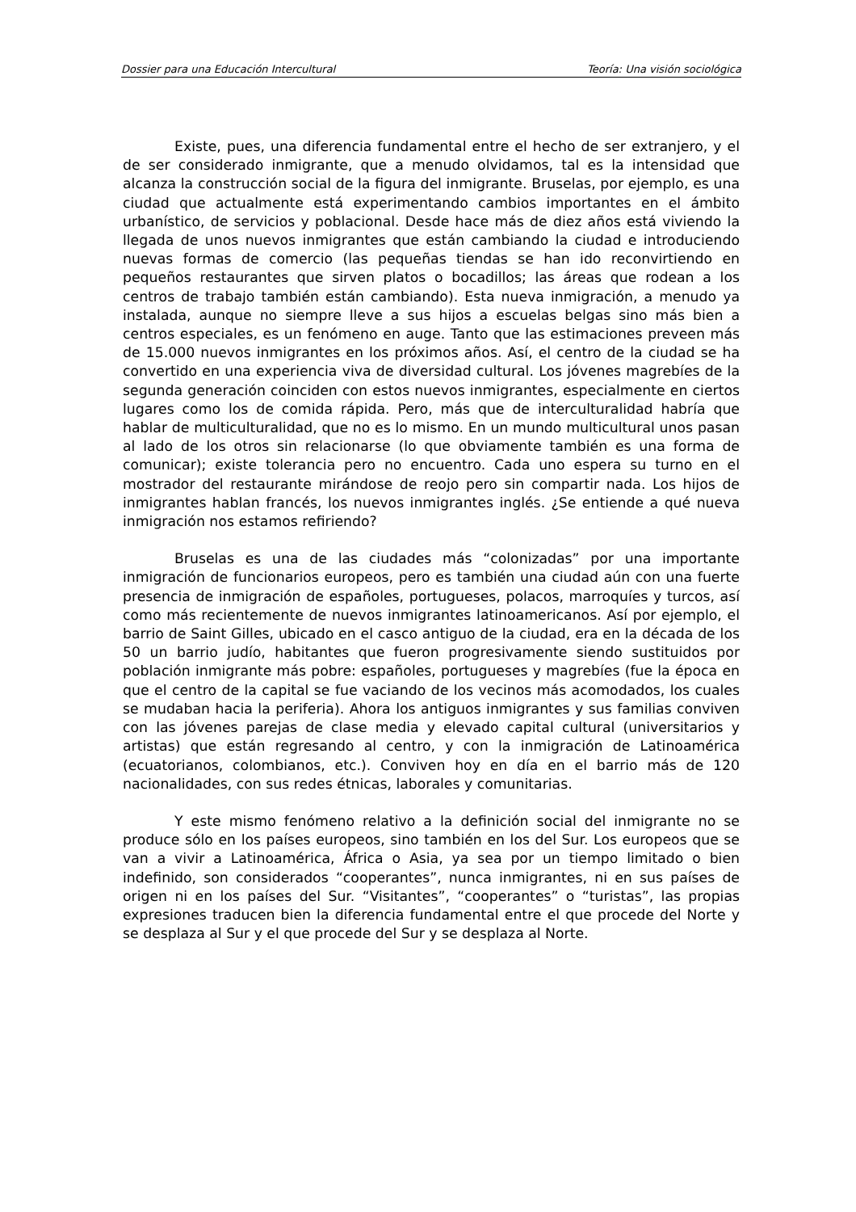Dossier para una Educación Intercultural Teoría: Una visión sociológica
Existe, pues, una diferencia fundamental entre el hecho de ser extranjero, y el de ser considerado inmigrante, que a menudo olvidamos, tal es la intensidad que alcanza la construcción social de la figura del inmigrante. Bruselas, por ejemplo, es una ciudad que actualmente está experimentando cambios importantes en el ámbito urbanístico, de servicios y poblacional. Desde hace más de diez años está viviendo la llegada de unos nuevos inmigrantes que están cambiando la ciudad e introduciendo nuevas formas de comercio (las pequeñas tiendas se han ido reconvirtiendo en pequeños restaurantes que sirven platos o bocadillos; las áreas que rodean a los centros de trabajo también están cambiando). Esta nueva inmigración, a menudo ya instalada, aunque no siempre lleve a sus hijos a escuelas belgas sino más bien a centros especiales, es un fenómeno en auge. Tanto que las estimaciones preveen más de 15.000 nuevos inmigrantes en los próximos años. Así, el centro de la ciudad se ha convertido en una experiencia viva de diversidad cultural. Los jóvenes magrebíes de la segunda generación coinciden con estos nuevos inmigrantes, especialmente en ciertos lugares como los de comida rápida. Pero, más que de interculturalidad habría que hablar de multiculturalidad, que no es lo mismo. En un mundo multicultural unos pasan al lado de los otros sin relacionarse (lo que obviamente también es una forma de comunicar); existe tolerancia pero no encuentro. Cada uno espera su turno en el mostrador del restaurante mirándose de reojo pero sin compartir nada. Los hijos de inmigrantes hablan francés, los nuevos inmigrantes inglés. ¿Se entiende a qué nueva inmigración nos estamos refiriendo?
Bruselas es una de las ciudades más “colonizadas” por una importante inmigración de funcionarios europeos, pero es también una ciudad aún con una fuerte presencia de inmigración de españoles, portugueses, polacos, marroquíes y turcos, así como más recientemente de nuevos inmigrantes latinoamericanos. Así por ejemplo, el barrio de Saint Gilles, ubicado en el casco antiguo de la ciudad, era en la década de los 50 un barrio judío, habitantes que fueron progresivamente siendo sustituidos por población inmigrante más pobre: españoles, portugueses y magrebíes (fue la época en que el centro de la capital se fue vaciando de los vecinos más acomodados, los cuales se mudaban hacia la periferia). Ahora los antiguos inmigrantes y sus familias conviven con las jóvenes parejas de clase media y elevado capital cultural (universitarios y artistas) que están regresando al centro, y con la inmigración de Latinoamérica (ecuatorianos, colombianos, etc.). Conviven hoy en día en el barrio más de 120 nacionalidades, con sus redes étnicas, laborales y comunitarias.
Y este mismo fenómeno relativo a la definición social del inmigrante no se produce sólo en los países europeos, sino también en los del Sur. Los europeos que se van a vivir a Latinoamérica, África o Asia, ya sea por un tiempo limitado o bien indefinido, son considerados “cooperantes”, nunca inmigrantes, ni en sus países de origen ni en los países del Sur. “Visitantes”, “cooperantes” o “turistas”, las propias expresiones traducen bien la diferencia fundamental entre el que procede del Norte y se desplaza al Sur y el que procede del Sur y se desplaza al Norte.